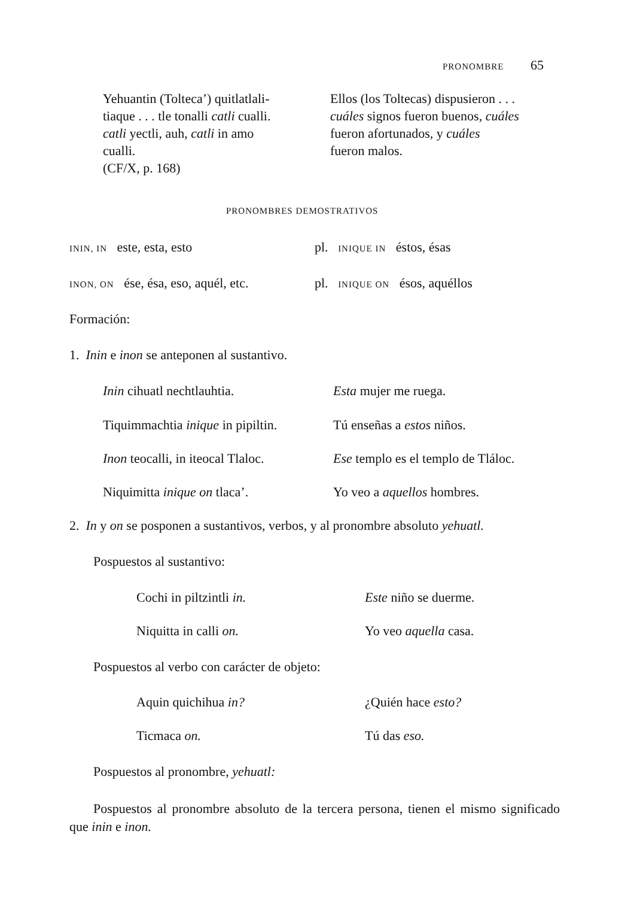PRONOMBRE 65
Yehuantin (Tolteca’) quitlatlali-
tiaque . . . tle tonalli catli cualli.
catli yectli, auh, catli in amo
cualli.
(CF/X, p. 168)
Ellos (los Toltecas) dispusieron . . .
cuáles signos fueron buenos, cuáles
fueron afortunados, y cuáles
fueron malos.
PRONOMBRES DEMOSTRATIVOS
ININ, IN este, esta, esto pl. INIQUE IN éstos, ésas
INON, ON ése, ésa, eso, aquél, etc.
pl. INIQUE ON ésos, aquéllos
Formación:
1. Inin e inon se anteponen al sustantivo.
Inin cihuatl nechtlauhtia. Esta mujer me ruega.
Tiquimmachtia inique in pipiltin.
Tú enseñas a estos niños.
Inon teocalli, in iteocal Tlaloc.
Ese templo es el templo de Tláloc.
Niquimitta inique on tlaca’. Yo veo a aquellos hombres.
2. In y on se posponen a sustantivos, verbos, y al pronombre absoluto yehuatl.
Pospuestos al sustantivo:
Cochi in piltzintli in. Este niño se duerme.
Niquitta in calli on. Yo veo aquella casa.
Pospuestos al verbo con carácter de objeto:
Aquin quichihua in? ¿Quién hace esto?
Ticmaca on. Tú das eso.
Pospuestos al pronombre, yehuatl:
Pospuestos al pronombre absoluto de la tercera persona, tienen el mismo significado que inin e inon.